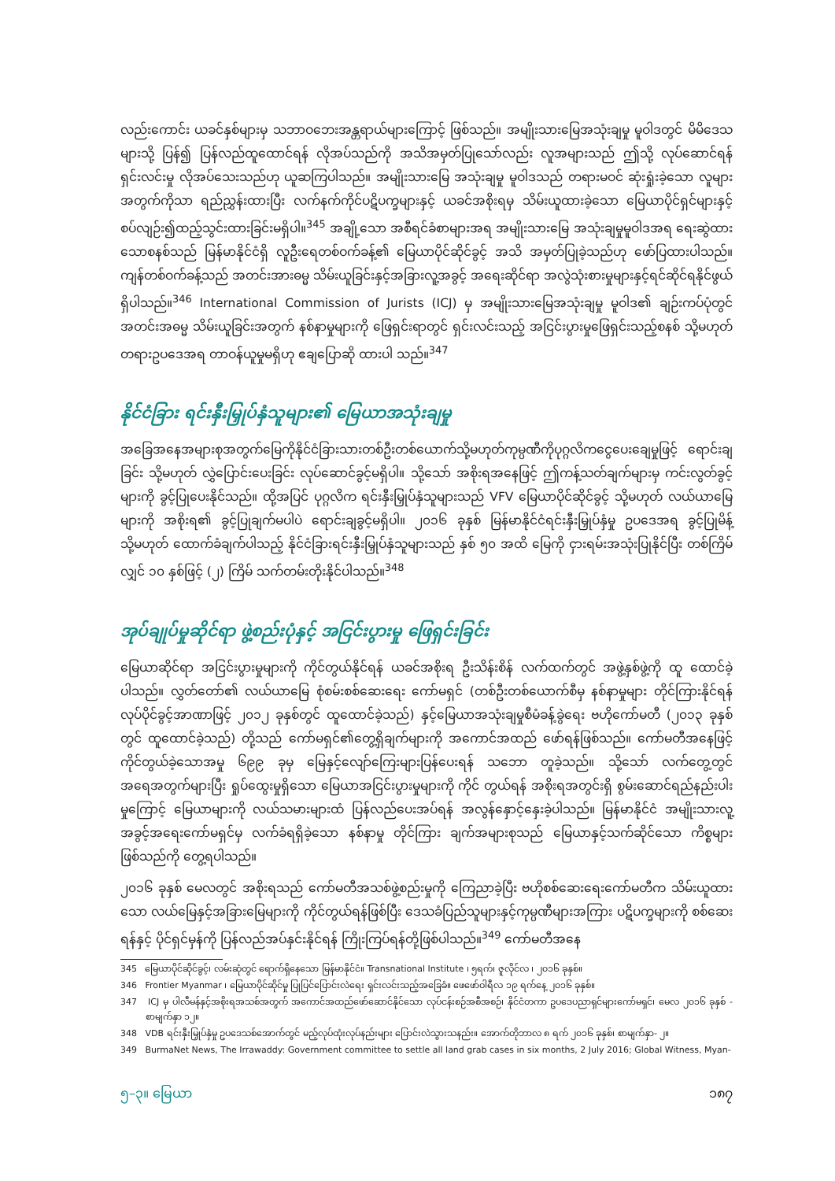လည်းကောင်း ယခင်နှစ်များမှ သဘာဝဘေးအန္တရာယ်များကြောင့် ဖြစ်သည်။ အမျိုးသားမြေအသုံးချမှု မူဝါဒတွင် မိမိဒေသများသို့ ပြန်၍ ပြန်လည်ထူထောင်ရန် လိုအပ်သည်ကို အသိအမှတ်ပြုသော်လည်း လူအများသည် ဤသို့ လုပ်ဆောင်ရန် ရှင်းလင်းမှု လိုအပ်သေးသည်ဟု ယူဆကြပါသည်။ အမျိုးသားမြေ အသုံးချမှု မူဝါဒသည် တရားမဝင် ဆုံးရှုံးခဲ့သော လူများအတွက်ကိုသာ ရည်ညွှန်းထားပြီး လက်နက်ကိုင်ပဋိပက္ခများနှင့် ယခင်အစိုးရမှ သိမ်းယူထားခဲ့သော မြေယာပိုင်ရှင်များနှင့် စပ်လျဉ်း၍ထည့်သွင်းထားခြင်းမရှိပါ။<sup>345</sup> အချို့သော အစီရင်ခံစာများအရ အမျိုးသားမြေ အသုံးချမှုမူဝါဒအရ ရေးဆွဲထားသောစနစ်သည် မြန်မာနိုင်ငံရှိ လူဦးရေတစ်ဝက်ခန့်၏ မြေယာပိုင်ဆိုင်ခွင့် အသိ အမှတ်ပြုခဲ့သည်ဟု ဖော်ပြထားပါသည်။ ကျန်တစ်ဝက်ခန့်သည် အတင်းအားဓမ္မ သိမ်းယူခြင်းနှင့်အခြားလူ့အခွင့် အရေးဆိုင်ရာ အလွဲသုံးစားမှုများနှင့်ရင်ဆိုင်ရနိုင်ဖွယ်ရှိပါသည်။<sup>346</sup> International Commission of Jurists (ICJ) မှ အမျိုးသားမြေအသုံးချမှု မူဝါဒ၏ ချဉ်းကပ်ပုံတွင်အတင်းအဓမ္မ သိမ်းယူခြင်းအတွက် နစ်နာမှုများကို ဖြေရှင်းရာတွင် ရှင်းလင်းသည့် အငြင်းပွားမှုဖြေရှင်းသည့်စနစ် သို့မဟုတ် တရားဥပဒေအရ တာဝန်ယူမှုမရှိဟု ဧချပြောဆို ထားပါ သည်။<sup>347</sup>
နိုင်ငံခြား ရင်းနှီးမြှုပ်နှံသူများ၏ မြေယာအသုံးချမှု
အခြေအနေအများစုအတွက်မြေကိုနိုင်ငံခြားသားတစ်ဦးတစ်ယောက်သို့မဟုတ်ကုမ္ပဏီကိုပုဂ္ဂလိကငွေပေးချေမှုဖြင့် ရောင်းချခြင်း သို့မဟုတ် လွှဲပြောင်းပေးခြင်း လုပ်ဆောင်ခွင့်မရှိပါ။ သို့သော် အစိုးရအနေဖြင့် ဤကန့်သတ်ချက်များမှ ကင်းလွတ်ခွင့်များကို ခွင့်ပြုပေးနိုင်သည်။ ထို့အပြင် ပုဂ္ဂလိက ရင်းနှီးမြှုပ်နှံသူများသည် VFV မြေယာပိုင်ဆိုင်ခွင့် သို့မဟုတ် လယ်ယာမြေများကို အစိုးရ၏ ခွင့်ပြုချက်မပါပဲ ရောင်းချခွင့်မရှိပါ။ ၂၀၁၆ ခုနှစ် မြန်မာနိုင်ငံရင်းနှီးမြှုပ်နှံမှု ဥပဒေအရ ခွင့်ပြုမိန့် သို့မဟုတ် ထောက်ခံချက်ပါသည့် နိုင်ငံခြားရင်းနှီးမြှုပ်နှံသူများသည် နှစ် ၅၀ အထိ မြေကို ငှားရမ်းအသုံးပြုနိုင်ပြီး တစ်ကြိမ်လျှင် ၁၀ နှစ်ဖြင့် (၂) ကြိမ် သက်တမ်းတိုးနိုင်ပါသည်။<sup>348</sup>
အုပ်ချုပ်မှုဆိုင်ရာ ဖွဲ့စည်းပုံနှင့် အငြင်းပွားမှု ဖြေရှင်းခြင်း
မြေယာဆိုင်ရာ အငြင်းပွားမှုများကို ကိုင်တွယ်နိုင်ရန် ယခင်အစိုးရ ဦးသိန်းစိန် လက်ထက်တွင် အဖွဲ့နှစ်ဖွဲ့ကို ထူ ထောင်ခဲ့ပါသည်။ လွှတ်တော်၏ လယ်ယာမြေ စုံစမ်းစစ်ဆေးရေး ကော်မရှင် (တစ်ဦးတစ်ယောက်စီမှ နစ်နာမှုများ တိုင်ကြားနိုင်ရန် လုပ်ပိုင်ခွင့်အာဏာဖြင့် ၂၀၁၂ ခုနှစ်တွင် ထူထောင်ခဲ့သည်) နှင့်မြေယာအသုံးချမှုစီမံခန့်ခွဲရေး ဗဟိုကော်မတီ (၂၀၁၃ ခုနှစ်တွင် ထူထောင်ခဲ့သည်) တို့သည် ကော်မရှင်၏တွေ့ရှိချက်များကို အကောင်အထည် ဖော်ရန်ဖြစ်သည်။ ကော်မတီအနေဖြင့် ကိုင်တွယ်ခဲ့သောအမှု ၆၉၉ ခုမှ မြေနှင့်လျော်ကြေးများပြန်ပေးရန် သဘော တူခဲ့သည်။ သို့သော် လက်တွေ့တွင် အရေအတွက်များပြီး ရှုပ်ထွေးမှုရှိသော မြေယာအငြင်းပွားမှုများကို ကိုင် တွယ်ရန် အစိုးရအတွင်းရှိ စွမ်းဆောင်ရည်နည်းပါးမှုကြောင့် မြေယာများကို လယ်သမားများထံ ပြန်လည်ပေးအပ်ရန် အလွန်နှောင့်နှေးခဲ့ပါသည်။ မြန်မာနိုင်ငံ အမျိုးသားလူ့အခွင့်အရေးကော်မရှင်မှ လက်ခံရရှိခဲ့သော နစ်နာမှု တိုင်ကြား ချက်အများစုသည် မြေယာနှင့်သက်ဆိုင်သော ကိစ္စများဖြစ်သည်ကို တွေ့ရပါသည်။
၂၀၁၆ ခုနှစ် မေလတွင် အစိုးရသည် ကော်မတီအသစ်ဖွဲ့စည်းမှုကို ကြေညာခဲ့ပြီး ဗဟိုစစ်ဆေးရေးကော်မတီက သိမ်းယူထားသော လယ်မြေနှင့်အခြားမြေများကို ကိုင်တွယ်ရန်ဖြစ်ပြီး ဒေသခံပြည်သူများနှင့်ကုမ္ပဏီများအကြား ပဋိပက္ခများကို စစ်ဆေးရန်နှင့် ပိုင်ရှင်မှန်ကို ပြန်လည်အပ်နှင်းနိုင်ရန် ကြိုးကြပ်ရန်တို့ဖြစ်ပါသည်။<sup>349</sup> ကော်မတီအနေ
345 မြေယာပိုင်ဆိုင်ခွင့်၊ လမ်းဆုံတွင် ရောက်ရှိနေသော မြန်မာနိုင်ငံ။ Transnational Institute ၊ ၅ရက်၊ ဇူလိုင်လ ၊ ၂၀၁၆ ခုနှစ်။
346 Frontier Myanmar ၊ မြေယာပိုင်ဆိုင်မှု ပြုပြင်ပြောင်းလဲရေး ရှင်းလင်းသည့်အခြေခံ။ ဖေဖော်ဝါရီလ ၁၉ ရက်နေ့ ၂၀၁၆ ခုနှစ်။
347 ICJ မှ ပါလီမန်နှင့်အစိုးရအသစ်အတွက် အကောင်အထည်ဖော်ဆောင်နိုင်သော လုပ်ငန်းစဉ်အစီအစဉ်၊ နိုင်ငံတကာ ဥပဒေပညာရှင်များကော်မရှင်၊ မေလ ၂၀၁၆ ခုနှစ် - စာမျက်နှာ ၁၂။
348 VDB ရင်းနှီးမြှုပ်နှံမှု ဥပဒေသစ်အောက်တွင် မည့်လုပ်ထုံးလုပ်နည်းများ ပြောင်းလဲသွားသနည်း။ အောက်တိုဘာလ ၈ ရက် ၂၀၁၆ ခုနှစ်၊ စာမျက်နှာ- ၂။
349 BurmaNet News, The Irrawaddy: Government committee to settle all land grab cases in six months, 2 July 2016; Global Witness, Myan-
၅–၃။ မြေယာ ၁၈၇